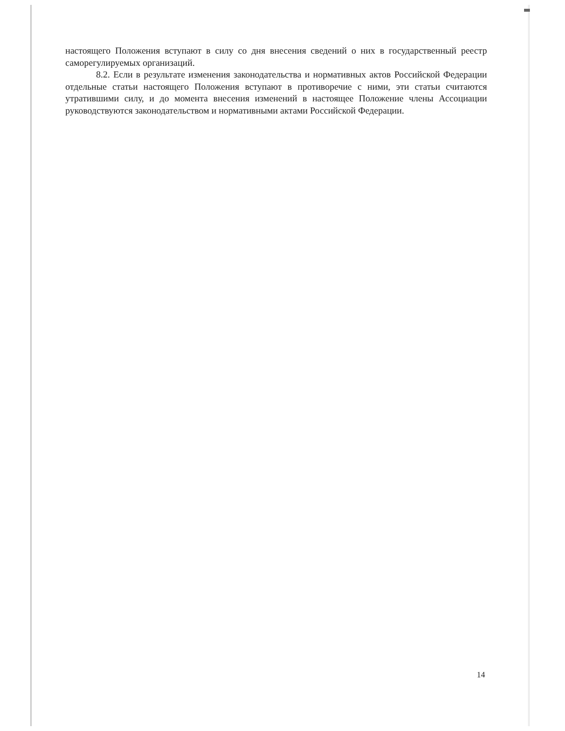настоящего Положения вступают в силу со дня внесения сведений о них в государственный реестр саморегулируемых организаций.
8.2. Если в результате изменения законодательства и нормативных актов Российской Федерации отдельные статьи настоящего Положения вступают в противоречие с ними, эти статьи считаются утратившими силу, и до момента внесения изменений в настоящее Положение члены Ассоциации руководствуются законодательством и нормативными актами Российской Федерации.
14